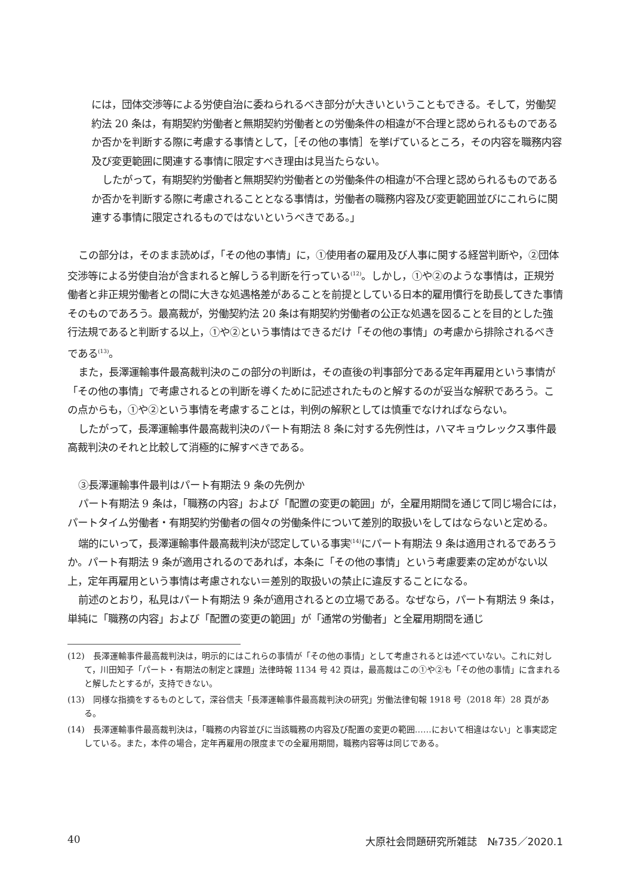には，団体交渉等による労使自治に委ねられるべき部分が大きいということもできる。そして，労働契約法 20 条は，有期契約労働者と無期契約労働者との労働条件の相違が不合理と認められるものであるか否かを判断する際に考慮する事情として，［その他の事情］を挙げているところ，その内容を職務内容及び変更範囲に関連する事情に限定すべき理由は見当たらない。
したがって，有期契約労働者と無期契約労働者との労働条件の相違が不合理と認められるものであるか否かを判断する際に考慮されることとなる事情は，労働者の職務内容及び変更範囲並びにこれらに関連する事情に限定されるものではないというべきである。」
この部分は，そのまま読めば，「その他の事情」に，①使用者の雇用及び人事に関する経営判断や，②団体交渉等による労使自治が含まれると解しうる判断を行っている<sup>(12)</sup>。しかし，①や②のような事情は，正規労働者と非正規労働者との間に大きな処遇格差があることを前提としている日本的雇用慣行を助長してきた事情そのものであろう。最高裁が，労働契約法 20 条は有期契約労働者の公正な処遇を図ることを目的とした強行法規であると判断する以上，①や②という事情はできるだけ「その他の事情」の考慮から排除されるべきである<sup>(13)</sup>。
また，長澤運輸事件最高裁判決のこの部分の判断は，その直後の判事部分である定年再雇用という事情が「その他の事情」で考慮されるとの判断を導くために記述されたものと解するのが妥当な解釈であろう。この点からも，①や②という事情を考慮することは，判例の解釈としては慎重でなければならない。
したがって，長澤運輸事件最高裁判決のパート有期法 8 条に対する先例性は，ハマキョウレックス事件最高裁判決のそれと比較して消極的に解すべきである。
③長澤運輸事件最判はパート有期法 9 条の先例か
パート有期法 9 条は，「職務の内容」および「配置の変更の範囲」が，全雇用期間を通じて同じ場合には，パートタイム労働者・有期契約労働者の個々の労働条件について差別的取扱いをしてはならないと定める。
端的にいって，長澤運輸事件最高裁判決が認定している事実<sup>(14)</sup>にパート有期法 9 条は適用されるであろうか。パート有期法 9 条が適用されるのであれば，本条に「その他の事情」という考慮要素の定めがない以上，定年再雇用という事情は考慮されない＝差別的取扱いの禁止に違反することになる。
前述のとおり，私見はパート有期法 9 条が適用されるとの立場である。なぜなら，パート有期法 9 条は，単純に「職務の内容」および「配置の変更の範囲」が「通常の労働者」と全雇用期間を通じ
(12)　長澤運輸事件最高裁判決は，明示的にはこれらの事情が「その他の事情」として考慮されるとは述べていない。これに対して，川田知子「パート・有期法の制定と課題」法律時報 1134 号 42 頁は，最高裁はこの①や②も「その他の事情」に含まれると解したとするが，支持できない。
(13)　同様な指摘をするものとして，深谷信夫「長澤運輸事件最高裁判決の研究」労働法律旬報 1918 号（2018 年）28 頁がある。
(14)　長澤運輸事件最高裁判決は，「職務の内容並びに当該職務の内容及び配置の変更の範囲……において相違はない」と事実認定している。また，本件の場合，定年再雇用の限度までの全雇用期間，職務内容等は同じである。
40 大原社会問題研究所雑誌　№735／2020.1